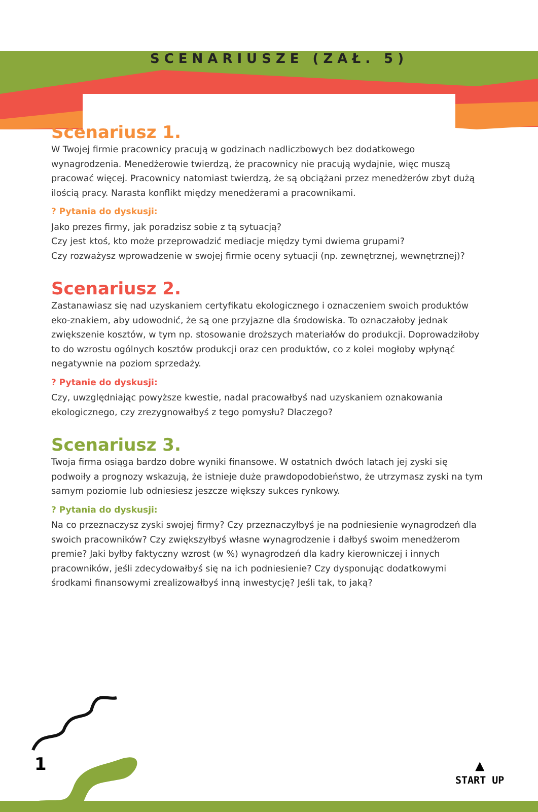SCENARIUSZE (ZAŁ. 5)
Scenariusz 1.
W Twojej firmie pracownicy pracują w godzinach nadliczbowych bez dodatkowego wynagrodzenia. Menedżerowie twierdzą, że pracownicy nie pracują wydajnie, więc muszą pracować więcej. Pracownicy natomiast twierdzą, że są obciążani przez menedżerów zbyt dużą ilością pracy. Narasta konflikt między menedżerami a pracownikami.
? Pytania do dyskusji:
Jako prezes firmy, jak poradzisz sobie z tą sytuacją?
Czy jest ktoś, kto może przeprowadzić mediacje między tymi dwiema grupami?
Czy rozważysz wprowadzenie w swojej firmie oceny sytuacji (np. zewnętrznej, wewnętrznej)?
Scenariusz 2.
Zastanawiasz się nad uzyskaniem certyfikatu ekologicznego i oznaczeniem swoich produktów eko-znakiem, aby udowodnić, że są one przyjazne dla środowiska. To oznaczałoby jednak zwiększenie kosztów, w tym np. stosowanie droższych materiałów do produkcji. Doprowadziłoby to do wzrostu ogólnych kosztów produkcji oraz cen produktów, co z kolei mogłoby wpłynąć negatywnie na poziom sprzedaży.
? Pytanie do dyskusji:
Czy, uwzględniając powyższe kwestie, nadal pracowałbyś nad uzyskaniem oznakowania ekologicznego, czy zrezygnowałbyś z tego pomysłu? Dlaczego?
Scenariusz 3.
Twoja firma osiąga bardzo dobre wyniki finansowe. W ostatnich dwóch latach jej zyski się podwoiły a prognozy wskazują, że istnieje duże prawdopodobieństwo, że utrzymasz zyski na tym samym poziomie lub odniesiesz jeszcze większy sukces rynkowy.
? Pytania do dyskusji:
Na co przeznaczysz zyski swojej firmy? Czy przeznaczyłbyś je na podniesienie wynagrodzeń dla swoich pracowników? Czy zwiększyłbyś własne wynagrodzenie i dałbyś swoim menedżerom premie? Jaki byłby faktyczny wzrost (w %) wynagrodzeń dla kadry kierowniczej i innych pracowników, jeśli zdecydowałbyś się na ich podniesienie? Czy dysponując dodatkowymi środkami finansowymi zrealizowałbyś inną inwestycję? Jeśli tak, to jaką?
1
▲
START UP